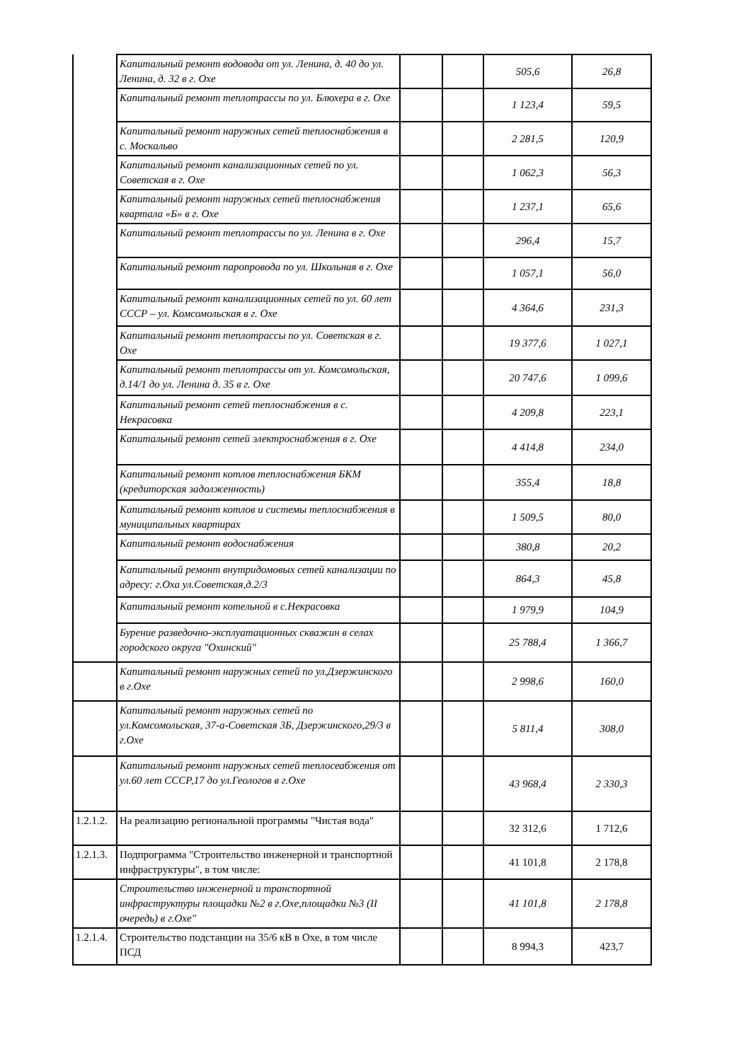| | Капитальный ремонт водовода от ул. Ленина, д. 40 до ул. Ленина, д. 32 в г. Охе | | | 505,6 | 26,8 |
| | Капитальный ремонт теплотрассы по ул. Блюхера в г. Охе | | | 1 123,4 | 59,5 |
| | Капитальный ремонт наружных сетей теплоснабжения в с. Москальво | | | 2 281,5 | 120,9 |
| | Капитальный ремонт канализационных сетей по ул. Советская в г. Охе | | | 1 062,3 | 56,3 |
| | Капитальный ремонт наружных сетей теплоснабжения квартала «Б» в г. Охе | | | 1 237,1 | 65,6 |
| | Капитальный ремонт теплотрассы по ул. Ленина в г. Охе | | | 296,4 | 15,7 |
| | Капитальный ремонт паропровода по ул. Школьная в г. Охе | | | 1 057,1 | 56,0 |
| | Капитальный ремонт канализационных сетей по ул. 60 лет СССР – ул. Комсомольская в г. Охе | | | 4 364,6 | 231,3 |
| | Капитальный ремонт теплотрассы по ул. Советская в г. Охе | | | 19 377,6 | 1 027,1 |
| | Капитальный ремонт теплотрассы от ул. Комсомольская, д.14/1 до ул. Ленина д. 35 в г. Охе | | | 20 747,6 | 1 099,6 |
| | Капитальный ремонт сетей теплоснабжения в с. Некрасовка | | | 4 209,8 | 223,1 |
| | Капитальный ремонт сетей электроснабжения в г. Охе | | | 4 414,8 | 234,0 |
| | Капитальный ремонт котлов теплоснабжения БКМ (кредиторская задолженность) | | | 355,4 | 18,8 |
| | Капитальный ремонт котлов и системы теплоснабжения в муниципальных квартирах | | | 1 509,5 | 80,0 |
| | Капитальный ремонт водоснабжения | | | 380,8 | 20,2 |
| | Капитальный ремонт внутридомовых сетей канализации по адресу: г.Оха ул.Советская,д.2/3 | | | 864,3 | 45,8 |
| | Капитальный ремонт котельной в с.Некрасовка | | | 1 979,9 | 104,9 |
| | Бурение разведочно-эксплуатационных скважин в селах городского округа "Охинский" | | | 25 788,4 | 1 366,7 |
| | Капитальный ремонт наружных сетей по ул.Дзержинского в г.Охе | | | 2 998,6 | 160,0 |
| | Капитальный ремонт наружных сетей по ул.Комсомольская, 37-а-Советская 3Б, Дзержинского,29/3 в г.Охе | | | 5 811,4 | 308,0 |
| | Капитальный ремонт наружных сетей теплосеабжения от ул.60 лет СССР,17 до ул.Геологов в г.Охе | | | 43 968,4 | 2 330,3 |
| 1.2.1.2. | На реализацию региональной программы "Чистая вода" | | | 32 312,6 | 1 712,6 |
| 1.2.1.3. | Подпрограмма "Строительство инженерной и транспортной инфраструктуры", в том числе: | | | 41 101,8 | 2 178,8 |
| | Строительство инженерной и транспортной инфраструктуры площадки №2 в г.Охе,площадки №3 (II очередь) в г.Охе" | | | 41 101,8 | 2 178,8 |
| 1.2.1.4. | Строительство подстанции на 35/6 кВ в Охе, в том числе ПСД | | | 8 994,3 | 423,7 |